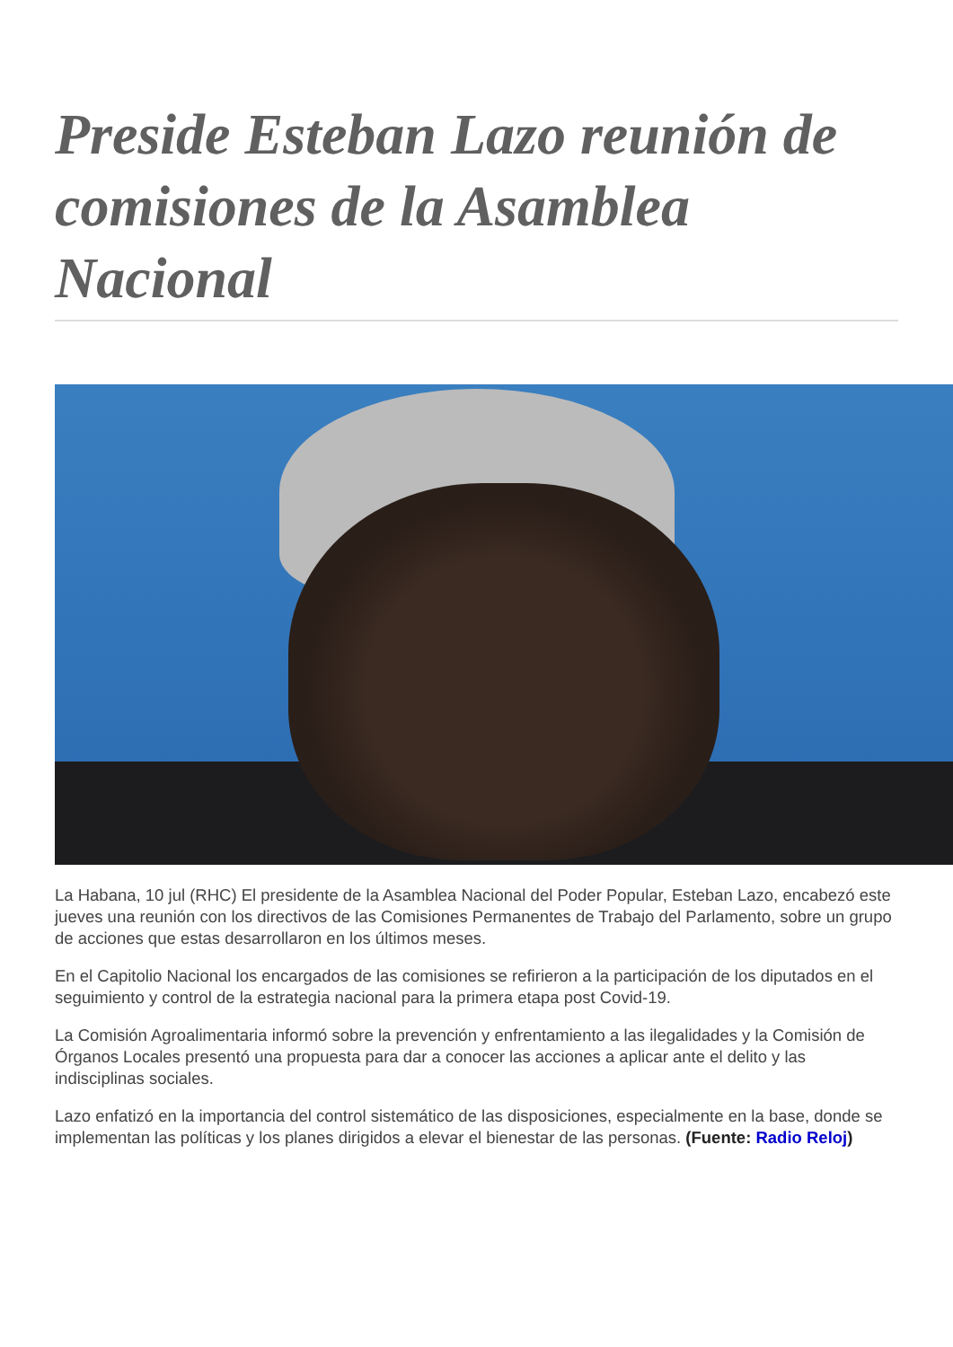Preside Esteban Lazo reunión de comisiones de la Asamblea Nacional
La Habana, 10 jul (RHC) El presidente de la Asamblea Nacional del Poder Popular, Esteban Lazo, encabezó este jueves una reunión con los directivos de las Comisiones Permanentes de Trabajo del Parlamento, sobre un grupo de acciones que estas desarrollaron en los últimos meses.
En el Capitolio Nacional los encargados de las comisiones se refirieron a la participación de los diputados en el seguimiento y control de la estrategia nacional para la primera etapa post Covid-19.
La Comisión Agroalimentaria informó sobre la prevención y enfrentamiento a las ilegalidades y la Comisión de Órganos Locales presentó una propuesta para dar a conocer las acciones a aplicar ante el delito y las indisciplinas sociales.
Lazo enfatizó en la importancia del control sistemático de las disposiciones, especialmente en la base, donde se implementan las políticas y los planes dirigidos a elevar el bienestar de las personas. (Fuente: Radio Reloj)